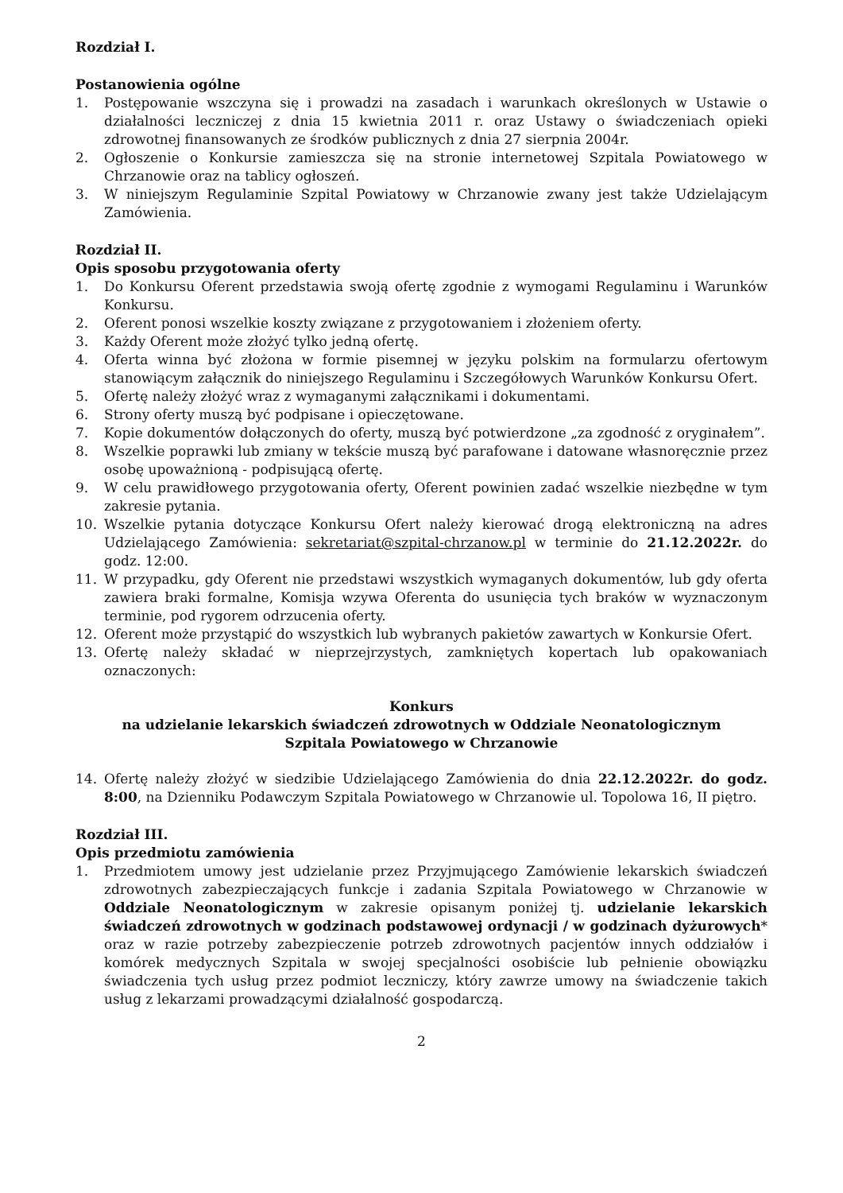Rozdział I.
Postanowienia ogólne
1. Postępowanie wszczyna się i prowadzi na zasadach i warunkach określonych w Ustawie o działalności leczniczej z dnia 15 kwietnia 2011 r. oraz Ustawy o świadczeniach opieki zdrowotnej finansowanych ze środków publicznych z dnia 27 sierpnia 2004r.
2. Ogłoszenie o Konkursie zamieszcza się na stronie internetowej Szpitala Powiatowego w Chrzanowie oraz na tablicy ogłoszeń.
3. W niniejszym Regulaminie Szpital Powiatowy w Chrzanowie zwany jest także Udzielającym Zamówienia.
Rozdział II.
Opis sposobu przygotowania oferty
1. Do Konkursu Oferent przedstawia swoją ofertę zgodnie z wymogami Regulaminu i Warunków Konkursu.
2. Oferent ponosi wszelkie koszty związane z przygotowaniem i złożeniem oferty.
3. Każdy Oferent może złożyć tylko jedną ofertę.
4. Oferta winna być złożona w formie pisemnej w języku polskim na formularzu ofertowym stanowiącym załącznik do niniejszego Regulaminu i Szczegółowych Warunków Konkursu Ofert.
5. Ofertę należy złożyć wraz z wymaganymi załącznikami i dokumentami.
6. Strony oferty muszą być podpisane i opieczętowane.
7. Kopie dokumentów dołączonych do oferty, muszą być potwierdzone „za zgodność z oryginałem”.
8. Wszelkie poprawki lub zmiany w tekście muszą być parafowane i datowane własnoręcznie przez osobę upoważnioną - podpisującą ofertę.
9. W celu prawidłowego przygotowania oferty, Oferent powinien zadać wszelkie niezbędne w tym zakresie pytania.
10. Wszelkie pytania dotyczące Konkursu Ofert należy kierować drogą elektroniczną na adres Udzielającego Zamówienia: sekretariat@szpital-chrzanow.pl w terminie do 21.12.2022r. do godz. 12:00.
11. W przypadku, gdy Oferent nie przedstawi wszystkich wymaganych dokumentów, lub gdy oferta zawiera braki formalne, Komisja wzywa Oferenta do usunięcia tych braków w wyznaczonym terminie, pod rygorem odrzucenia oferty.
12. Oferent może przystąpić do wszystkich lub wybranych pakietów zawartych w Konkursie Ofert.
13. Ofertę należy składać w nieprzejrzystych, zamkniętych kopertach lub opakowaniach oznaczonych:
Konkurs
na udzielanie lekarskich świadczeń zdrowotnych w Oddziale Neonatologicznym
Szpitala Powiatowego w Chrzanowie
14. Ofertę należy złożyć w siedzibie Udzielającego Zamówienia do dnia 22.12.2022r. do godz. 8:00, na Dzienniku Podawczym Szpitala Powiatowego w Chrzanowie ul. Topolowa 16, II piętro.
Rozdział III.
Opis przedmiotu zamówienia
1. Przedmiotem umowy jest udzielanie przez Przyjmującego Zamówienie lekarskich świadczeń zdrowotnych zabezpieczających funkcje i zadania Szpitala Powiatowego w Chrzanowie w Oddziale Neonatologicznym w zakresie opisanym poniżej tj. udzielanie lekarskich świadczeń zdrowotnych w godzinach podstawowej ordynacji / w godzinach dyżurowych* oraz w razie potrzeby zabezpieczenie potrzeb zdrowotnych pacjentów innych oddziałów i komórek medycznych Szpitala w swojej specjalności osobiście lub pełnienie obowiązku świadczenia tych usług przez podmiot leczniczy, który zawrze umowy na świadczenie takich usług z lekarzami prowadzącymi działalność gospodarczą.
2